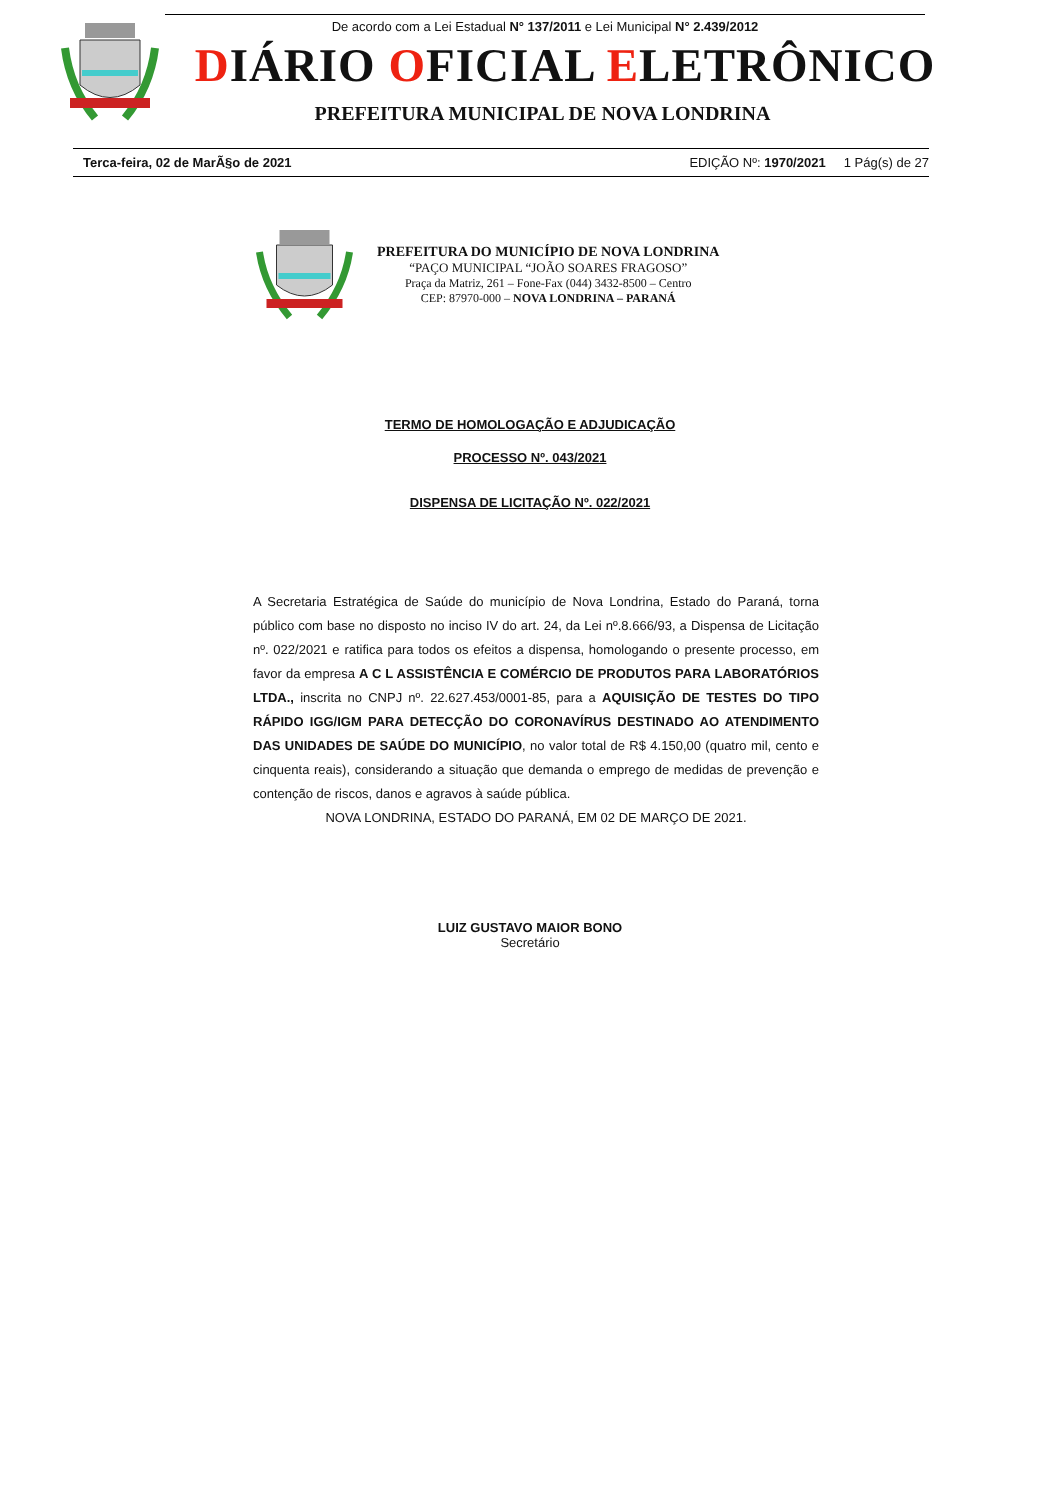De acordo com a Lei Estadual N° 137/2011 e Lei Municipal N° 2.439/2012
DIÁRIO OFICIAL ELETRÔNICO
PREFEITURA MUNICIPAL DE NOVA LONDRINA
Terca-feira, 02 de MarÃ§o de 2021 EDIÇÃO Nº: 1970/2021 1 Pág(s) de 27
PREFEITURA DO MUNICÍPIO DE NOVA LONDRINA
“PAÇO MUNICIPAL “JOÃO SOARES FRAGOSO”
Praça da Matriz, 261 – Fone-Fax (044) 3432-8500 – Centro
CEP: 87970-000 – NOVA LONDRINA – PARANÁ
TERMO DE HOMOLOGAÇÃO E ADJUDICAÇÃO
PROCESSO Nº. 043/2021
DISPENSA DE LICITAÇÃO Nº. 022/2021
A Secretaria Estratégica de Saúde do município de Nova Londrina, Estado do Paraná, torna público com base no disposto no inciso IV do art. 24, da Lei nº.8.666/93, a Dispensa de Licitação nº. 022/2021 e ratifica para todos os efeitos a dispensa, homologando o presente processo, em favor da empresa A C L ASSISTÊNCIA E COMÉRCIO DE PRODUTOS PARA LABORATÓRIOS LTDA., inscrita no CNPJ nº. 22.627.453/0001-85, para a AQUISIÇÃO DE TESTES DO TIPO RÁPIDO IGG/IGM PARA DETECÇÃO DO CORONAVÍRUS DESTINADO AO ATENDIMENTO DAS UNIDADES DE SAÚDE DO MUNICÍPIO, no valor total de R$ 4.150,00 (quatro mil, cento e cinquenta reais), considerando a situação que demanda o emprego de medidas de prevenção e contenção de riscos, danos e agravos à saúde pública.
NOVA LONDRINA, ESTADO DO PARANÁ, EM 02 DE MARÇO DE 2021.
LUIZ GUSTAVO MAIOR BONO
Secretário